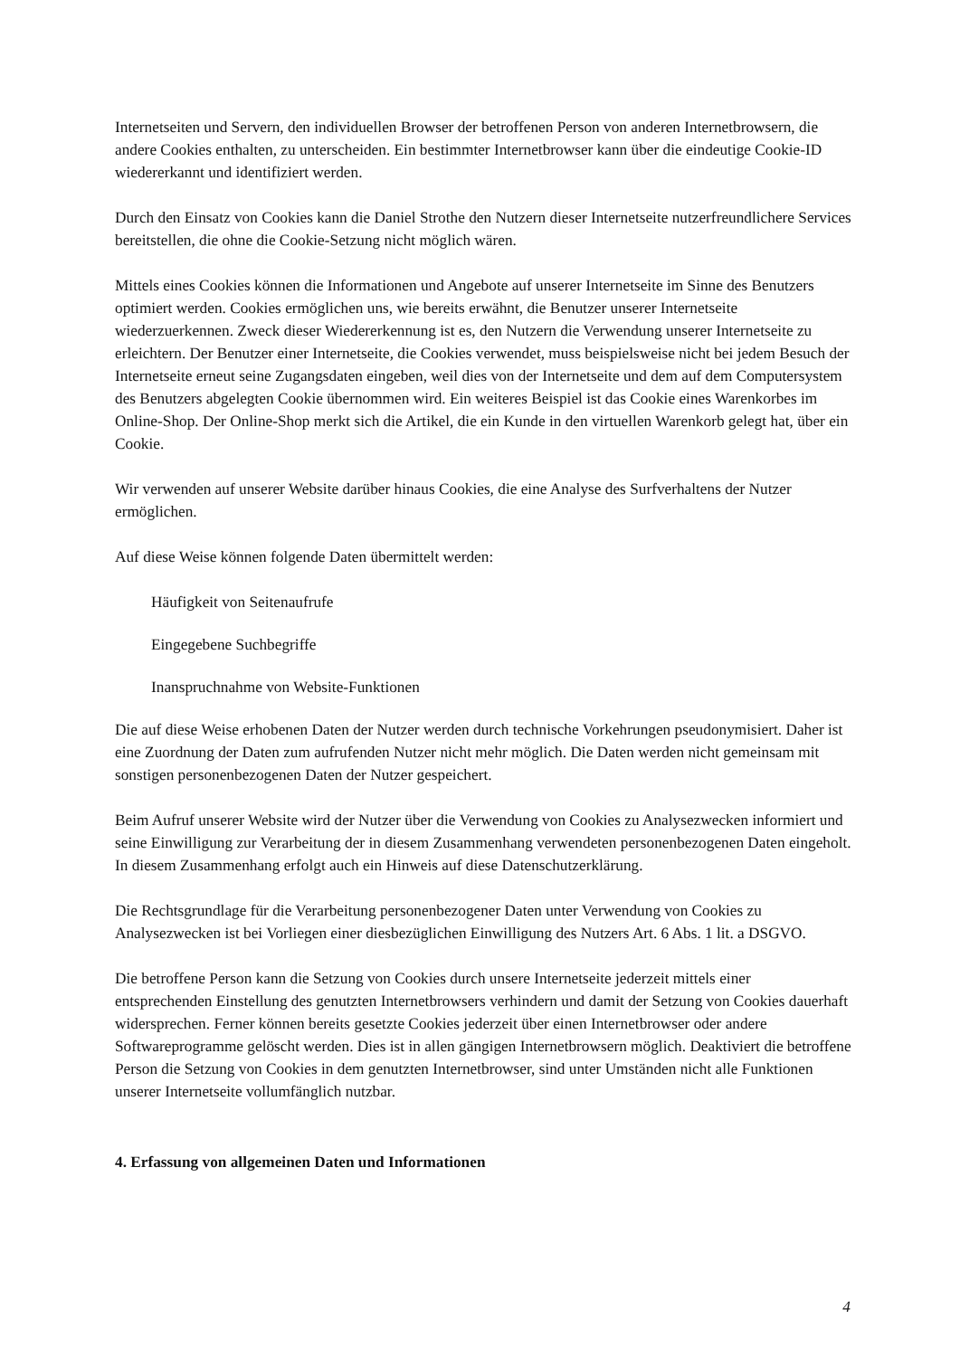Internetseiten und Servern, den individuellen Browser der betroffenen Person von anderen Internetbrowsern, die andere Cookies enthalten, zu unterscheiden. Ein bestimmter Internetbrowser kann über die eindeutige Cookie-ID wiedererkannt und identifiziert werden.
Durch den Einsatz von Cookies kann die Daniel Strothe den Nutzern dieser Internetseite nutzerfreundlichere Services bereitstellen, die ohne die Cookie-Setzung nicht möglich wären.
Mittels eines Cookies können die Informationen und Angebote auf unserer Internetseite im Sinne des Benutzers optimiert werden. Cookies ermöglichen uns, wie bereits erwähnt, die Benutzer unserer Internetseite wiederzuerkennen. Zweck dieser Wiedererkennung ist es, den Nutzern die Verwendung unserer Internetseite zu erleichtern. Der Benutzer einer Internetseite, die Cookies verwendet, muss beispielsweise nicht bei jedem Besuch der Internetseite erneut seine Zugangsdaten eingeben, weil dies von der Internetseite und dem auf dem Computersystem des Benutzers abgelegten Cookie übernommen wird. Ein weiteres Beispiel ist das Cookie eines Warenkorbes im Online-Shop. Der Online-Shop merkt sich die Artikel, die ein Kunde in den virtuellen Warenkorb gelegt hat, über ein Cookie.
Wir verwenden auf unserer Website darüber hinaus Cookies, die eine Analyse des Surfverhaltens der Nutzer ermöglichen.
Auf diese Weise können folgende Daten übermittelt werden:
Häufigkeit von Seitenaufrufe
Eingegebene Suchbegriffe
Inanspruchnahme von Website-Funktionen
Die auf diese Weise erhobenen Daten der Nutzer werden durch technische Vorkehrungen pseudonymisiert. Daher ist eine Zuordnung der Daten zum aufrufenden Nutzer nicht mehr möglich. Die Daten werden nicht gemeinsam mit sonstigen personenbezogenen Daten der Nutzer gespeichert.
Beim Aufruf unserer Website wird der Nutzer über die Verwendung von Cookies zu Analysezwecken informiert und seine Einwilligung zur Verarbeitung der in diesem Zusammenhang verwendeten personenbezogenen Daten eingeholt. In diesem Zusammenhang erfolgt auch ein Hinweis auf diese Datenschutzerklärung.
Die Rechtsgrundlage für die Verarbeitung personenbezogener Daten unter Verwendung von Cookies zu Analysezwecken ist bei Vorliegen einer diesbezüglichen Einwilligung des Nutzers Art. 6 Abs. 1 lit. a DSGVO.
Die betroffene Person kann die Setzung von Cookies durch unsere Internetseite jederzeit mittels einer entsprechenden Einstellung des genutzten Internetbrowsers verhindern und damit der Setzung von Cookies dauerhaft widersprechen. Ferner können bereits gesetzte Cookies jederzeit über einen Internetbrowser oder andere Softwareprogramme gelöscht werden. Dies ist in allen gängigen Internetbrowsern möglich. Deaktiviert die betroffene Person die Setzung von Cookies in dem genutzten Internetbrowser, sind unter Umständen nicht alle Funktionen unserer Internetseite vollumfänglich nutzbar.
4. Erfassung von allgemeinen Daten und Informationen
4